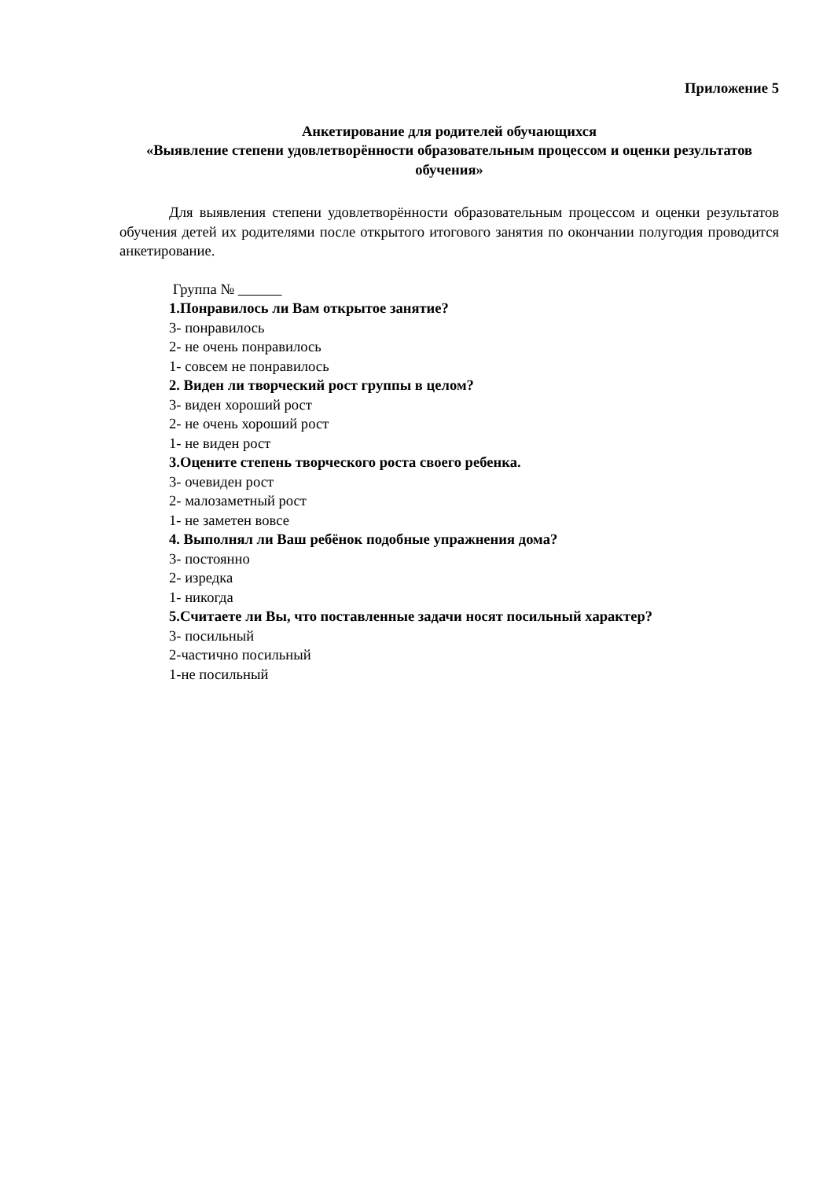Приложение 5
Анкетирование для родителей обучающихся
«Выявление степени удовлетворённости образовательным процессом и оценки результатов обучения»
Для выявления степени удовлетворённости образовательным процессом и оценки результатов обучения детей их родителями после открытого итогового занятия по окончании полугодия проводится анкетирование.
Группа №
1.Понравилось ли Вам открытое занятие?
3- понравилось
2- не очень понравилось
1- совсем не понравилось
2. Виден ли творческий рост группы в целом?
3- виден хороший рост
2- не очень хороший рост
1- не виден рост
3.Оцените степень творческого роста своего ребенка.
3- очевиден рост
2- малозаметный рост
1- не заметен вовсе
4. Выполнял ли Ваш ребёнок подобные упражнения дома?
3- постоянно
2- изредка
1- никогда
5.Считаете ли Вы, что поставленные задачи носят посильный характер?
3- посильный
2-частично посильный
1-не посильный